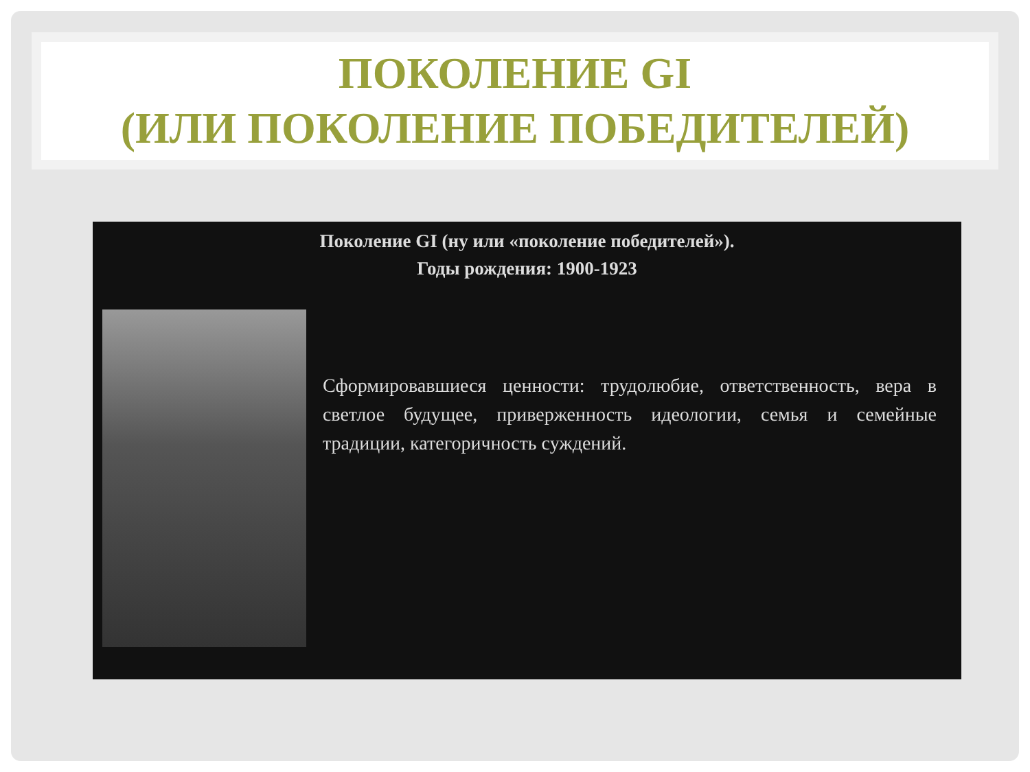ПОКОЛЕНИЕ GI
(ИЛИ ПОКОЛЕНИЕ ПОБЕДИТЕЛЕЙ)
Поколение GI (ну или «поколение победителей»).
Годы рождения: 1900-1923
Сформировавшиеся ценности: трудолюбие, ответственность, вера в светлое будущее, приверженность идеологии, семья и семейные традиции, категоричность суждений.